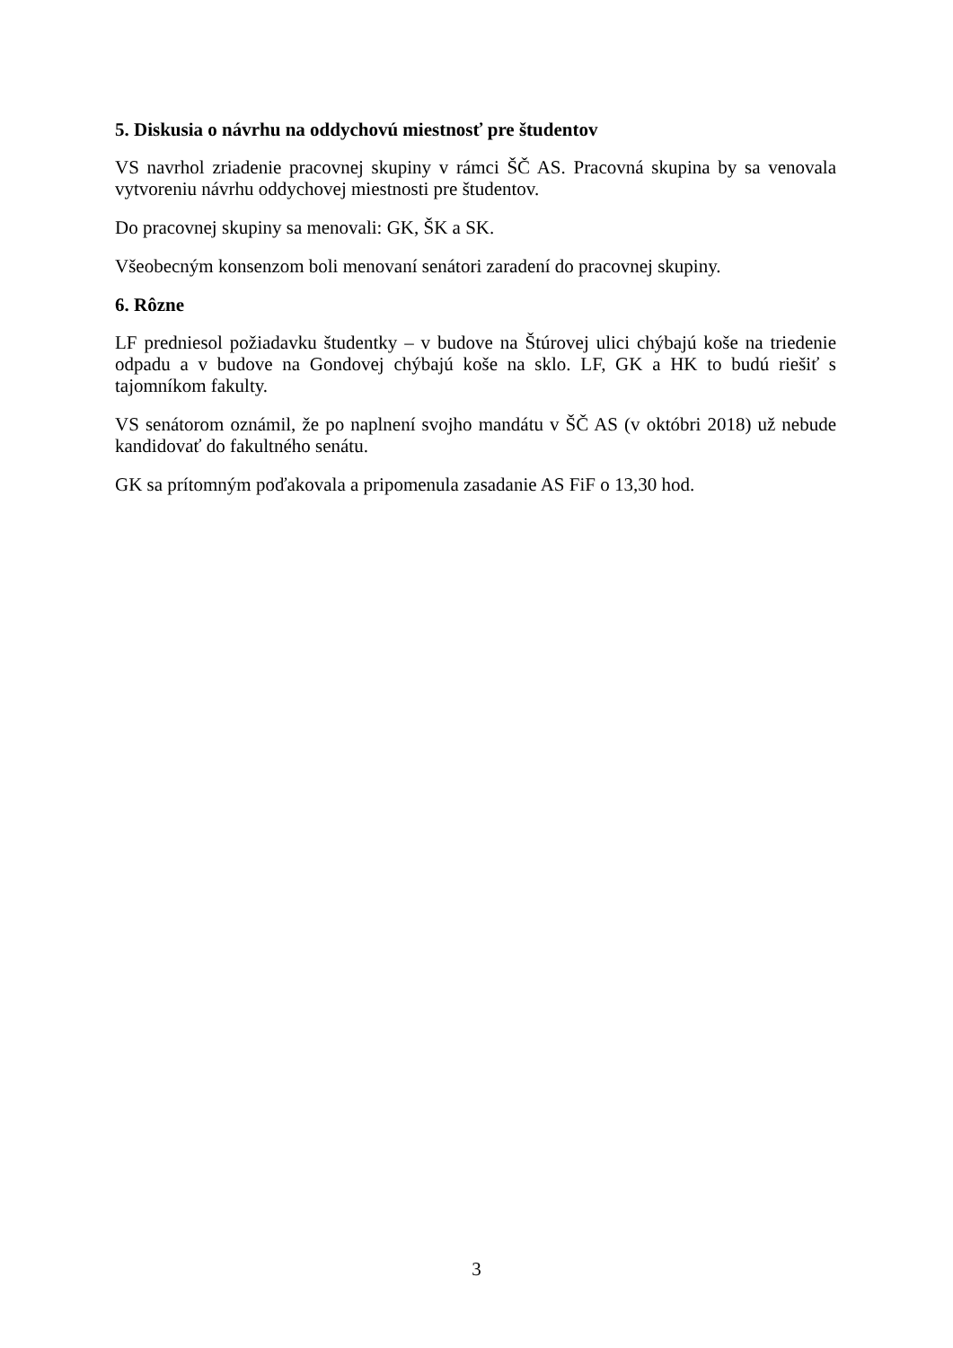5. Diskusia o návrhu na oddychovú miestnosť pre študentov
VS navrhol zriadenie pracovnej skupiny v rámci ŠČ AS. Pracovná skupina by sa venovala vytvoreniu návrhu oddychovej miestnosti pre študentov.
Do pracovnej skupiny sa menovali: GK, ŠK a SK.
Všeobecným konsenzom boli menovaní senátori zaradení do pracovnej skupiny.
6. Rôzne
LF predniesol požiadavku študentky – v budove na Štúrovej ulici chýbajú koše na triedenie odpadu a v budove na Gondovej chýbajú koše na sklo. LF, GK a HK to budú riešiť s tajomníkom fakulty.
VS senátorom oznámil, že po naplnení svojho mandátu v ŠČ AS (v októbri 2018) už nebude kandidovať do fakultného senátu.
GK sa prítomným poďakovala a pripomenula zasadanie AS FiF o 13,30 hod.
3